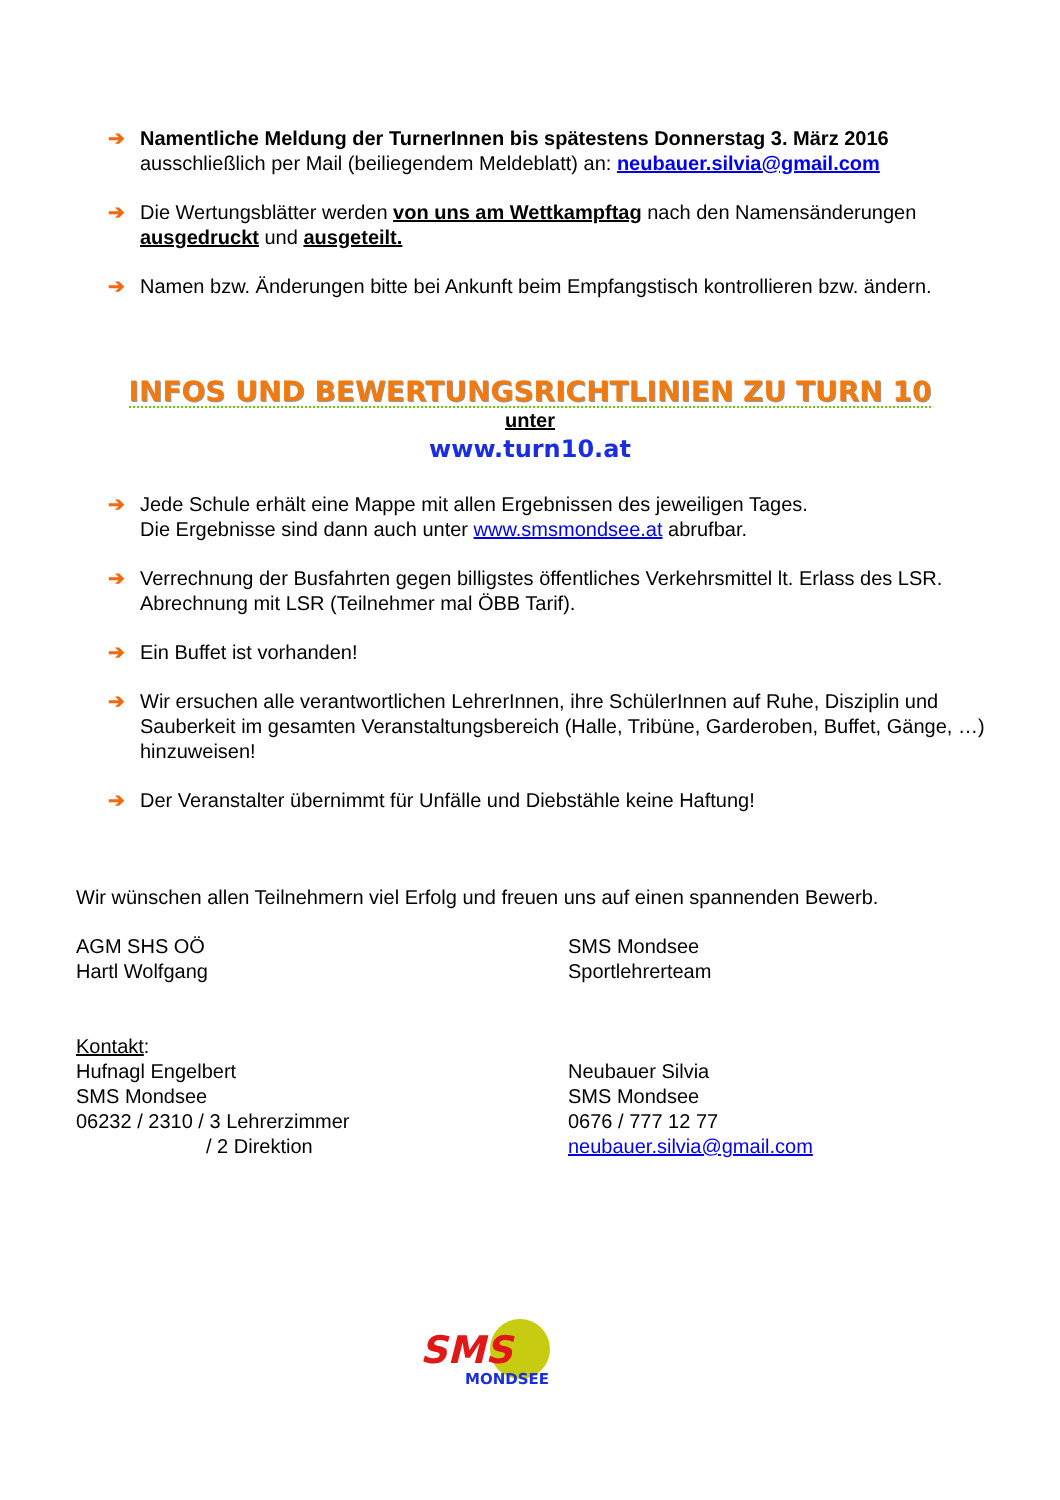➔ Namentliche Meldung der TurnerInnen bis spätestens Donnerstag 3. März 2016
ausschließlich per Mail (beiliegendem Meldeblatt) an: neubauer.silvia@gmail.com
➔ Die Wertungsblätter werden von uns am Wettkampftag nach den Namensänderungen ausgedruckt und ausgeteilt.
➔ Namen bzw. Änderungen bitte bei Ankunft beim Empfangstisch kontrollieren bzw. ändern.
INFOS UND BEWERTUNGSRICHTLINIEN ZU TURN 10
unter
www.turn10.at
➔ Jede Schule erhält eine Mappe mit allen Ergebnissen des jeweiligen Tages.
Die Ergebnisse sind dann auch unter www.smsmondsee.at abrufbar.
➔ Verrechnung der Busfahrten gegen billigstes öffentliches Verkehrsmittel lt. Erlass des LSR. Abrechnung mit LSR (Teilnehmer mal ÖBB Tarif).
➔ Ein Buffet ist vorhanden!
➔ Wir ersuchen alle verantwortlichen LehrerInnen, ihre SchülerInnen auf Ruhe, Disziplin und Sauberkeit im gesamten Veranstaltungsbereich (Halle, Tribüne, Garderoben, Buffet, Gänge, …) hinzuweisen!
➔ Der Veranstalter übernimmt für Unfälle und Diebstähle keine Haftung!
Wir wünschen allen Teilnehmern viel Erfolg und freuen uns auf einen spannenden Bewerb.
AGM SHS OÖ
Hartl Wolfgang
SMS Mondsee
Sportlehrerteam
Kontakt:
Hufnagl Engelbert
SMS Mondsee
06232 / 2310 / 3 Lehrerzimmer
/ 2 Direktion
Neubauer Silvia
SMS Mondsee
0676 / 777 12 77
neubauer.silvia@gmail.com
SMS
MONDSEE